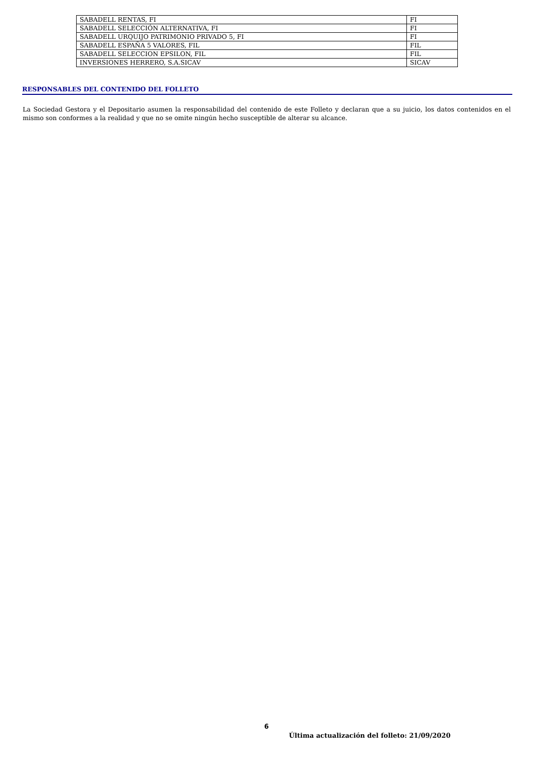| SABADELL RENTAS, FI | FI |
| SABADELL SELECCIÓN ALTERNATIVA, FI | FI |
| SABADELL URQUIJO PATRIMONIO PRIVADO 5, FI | FI |
| SABADELL ESPAÑA 5 VALORES, FIL | FIL |
| SABADELL SELECCION EPSILON, FIL | FIL |
| INVERSIONES HERRERO, S.A.SICAV | SICAV |
RESPONSABLES DEL CONTENIDO DEL FOLLETO
La Sociedad Gestora y el Depositario asumen la responsabilidad del contenido de este Folleto y declaran que a su juicio, los datos contenidos en el mismo son conformes a la realidad y que no se omite ningún hecho susceptible de alterar su alcance.
6
Última actualización del folleto: 21/09/2020